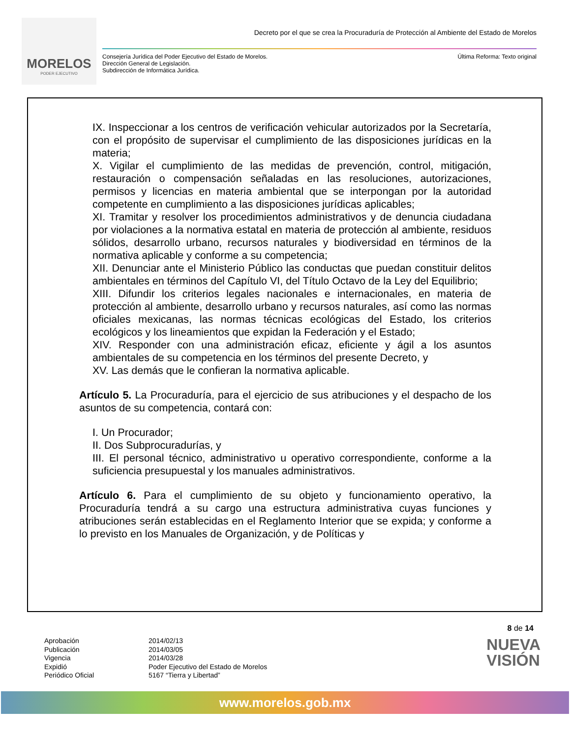MORELOS
PODER EJECUTIVO
Decreto por el que se crea la Procuraduría de Protección al Ambiente del Estado de Morelos
Consejería Jurídica del Poder Ejecutivo del Estado de Morelos.
Dirección General de Legislación.
Subdirección de Informática Jurídica.
Última Reforma: Texto original
IX. Inspeccionar a los centros de verificación vehicular autorizados por la Secretaría, con el propósito de supervisar el cumplimiento de las disposiciones jurídicas en la materia;
X. Vigilar el cumplimiento de las medidas de prevención, control, mitigación, restauración o compensación señaladas en las resoluciones, autorizaciones, permisos y licencias en materia ambiental que se interpongan por la autoridad competente en cumplimiento a las disposiciones jurídicas aplicables;
XI. Tramitar y resolver los procedimientos administrativos y de denuncia ciudadana por violaciones a la normativa estatal en materia de protección al ambiente, residuos sólidos, desarrollo urbano, recursos naturales y biodiversidad en términos de la normativa aplicable y conforme a su competencia;
XII. Denunciar ante el Ministerio Público las conductas que puedan constituir delitos ambientales en términos del Capítulo VI, del Título Octavo de la Ley del Equilibrio;
XIII. Difundir los criterios legales nacionales e internacionales, en materia de protección al ambiente, desarrollo urbano y recursos naturales, así como las normas oficiales mexicanas, las normas técnicas ecológicas del Estado, los criterios ecológicos y los lineamientos que expidan la Federación y el Estado;
XIV. Responder con una administración eficaz, eficiente y ágil a los asuntos ambientales de su competencia en los términos del presente Decreto, y
XV. Las demás que le confieran la normativa aplicable.
Artículo 5. La Procuraduría, para el ejercicio de sus atribuciones y el despacho de los asuntos de su competencia, contará con:
I. Un Procurador;
II. Dos Subprocuradurías, y
III. El personal técnico, administrativo u operativo correspondiente, conforme a la suficiencia presupuestal y los manuales administrativos.
Artículo 6. Para el cumplimiento de su objeto y funcionamiento operativo, la Procuraduría tendrá a su cargo una estructura administrativa cuyas funciones y atribuciones serán establecidas en el Reglamento Interior que se expida; y conforme a lo previsto en los Manuales de Organización, y de Políticas y
8 de 14
Aprobación
Publicación
Vigencia
Expidió
Periódico Oficial
2014/02/13
2014/03/05
2014/03/28
Poder Ejecutivo del Estado de Morelos
5167 “Tierra y Libertad”
NUEVA
VISIÓN
www.morelos.gob.mx